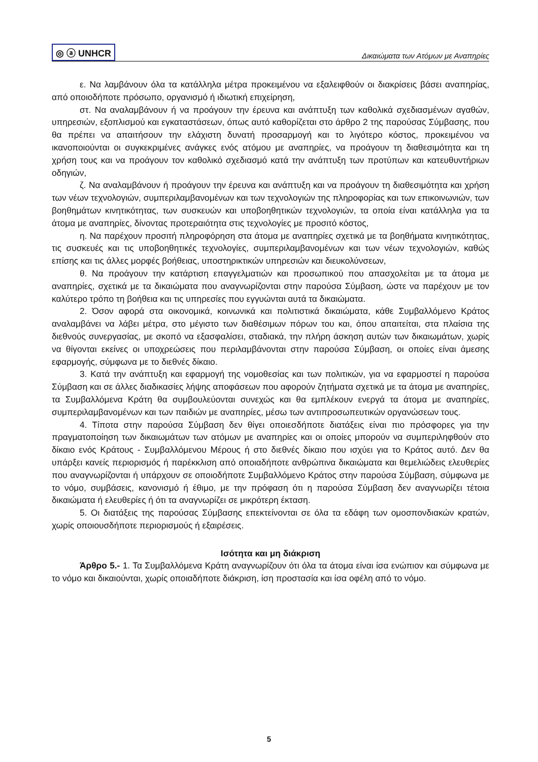◎ ⓐ UNHCR Δικαιώματα των Ατόμων με Αναπηρίες
ε. Να λαμβάνουν όλα τα κατάλληλα μέτρα προκειμένου να εξαλειφθούν οι διακρίσεις βάσει αναπηρίας, από οποιοδήποτε πρόσωπο, οργανισμό ή ιδιωτική επιχείρηση,
στ. Να αναλαμβάνουν ή να προάγουν την έρευνα και ανάπτυξη των καθολικά σχεδιασμένων αγαθών, υπηρεσιών, εξοπλισμού και εγκαταστάσεων, όπως αυτό καθορίζεται στο άρθρο 2 της παρούσας Σύμβασης, που θα πρέπει να απαιτήσουν την ελάχιστη δυνατή προσαρμογή και το λιγότερο κόστος, προκειμένου να ικανοποιούνται οι συγκεκριμένες ανάγκες ενός ατόμου με αναπηρίες, να προάγουν τη διαθεσιμότητα και τη χρήση τους και να προάγουν τον καθολικό σχεδιασμό κατά την ανάπτυξη των προτύπων και κατευθυντήριων οδηγιών,
ζ. Να αναλαμβάνουν ή προάγουν την έρευνα και ανάπτυξη και να προάγουν τη διαθεσιμότητα και χρήση των νέων τεχνολογιών, συμπεριλαμβανομένων και των τεχνολογιών της πληροφορίας και των επικοινωνιών, των βοηθημάτων κινητικότητας, των συσκευών και υποβοηθητικών τεχνολογιών, τα οποία είναι κατάλληλα για τα άτομα με αναπηρίες, δίνοντας προτεραιότητα στις τεχνολογίες με προσιτό κόστος,
η. Να παρέχουν προσιτή πληροφόρηση στα άτομα με αναπηρίες σχετικά με τα βοηθήματα κινητικότητας, τις συσκευές και τις υποβοηθητικές τεχνολογίες, συμπεριλαμβανομένων και των νέων τεχνολογιών, καθώς επίσης και τις άλλες μορφές βοήθειας, υποστηρικτικών υπηρεσιών και διευκολύνσεων,
θ. Να προάγουν την κατάρτιση επαγγελματιών και προσωπικού που απασχολείται με τα άτομα με αναπηρίες, σχετικά με τα δικαιώματα που αναγνωρίζονται στην παρούσα Σύμβαση, ώστε να παρέχουν με τον καλύτερο τρόπο τη βοήθεια και τις υπηρεσίες που εγγυώνται αυτά τα δικαιώματα.
2. Όσον αφορά στα οικονομικά, κοινωνικά και πολιτιστικά δικαιώματα, κάθε Συμβαλλόμενο Κράτος αναλαμβάνει να λάβει μέτρα, στο μέγιστο των διαθέσιμων πόρων του και, όπου απαιτείται, στα πλαίσια της διεθνούς συνεργασίας, με σκοπό να εξασφαλίσει, σταδιακά, την πλήρη άσκηση αυτών των δικαιωμάτων, χωρίς να θίγονται εκείνες οι υποχρεώσεις που περιλαμβάνονται στην παρούσα Σύμβαση, οι οποίες είναι άμεσης εφαρμογής, σύμφωνα με το διεθνές δίκαιο.
3. Κατά την ανάπτυξη και εφαρμογή της νομοθεσίας και των πολιτικών, για να εφαρμοστεί η παρούσα Σύμβαση και σε άλλες διαδικασίες λήψης αποφάσεων που αφορούν ζητήματα σχετικά με τα άτομα με αναπηρίες, τα Συμβαλλόμενα Κράτη θα συμβουλεύονται συνεχώς και θα εμπλέκουν ενεργά τα άτομα με αναπηρίες, συμπεριλαμβανομένων και των παιδιών με αναπηρίες, μέσω των αντιπροσωπευτικών οργανώσεων τους.
4. Τίποτα στην παρούσα Σύμβαση δεν θίγει οποιεσδήποτε διατάξεις είναι πιο πρόσφορες για την πραγματοποίηση των δικαιωμάτων των ατόμων με αναπηρίες και οι οποίες μπορούν να συμπεριληφθούν στο δίκαιο ενός Κράτους - Συμβαλλόμενου Μέρους ή στο διεθνές δίκαιο που ισχύει για το Κράτος αυτό. Δεν θα υπάρξει κανείς περιορισμός ή παρέκκλιση από οποιαδήποτε ανθρώπινα δικαιώματα και θεμελιώδεις ελευθερίες που αναγνωρίζονται ή υπάρχουν σε οποιοδήποτε Συμβαλλόμενο Κράτος στην παρούσα Σύμβαση, σύμφωνα με το νόμο, συμβάσεις, κανονισμό ή έθιμο, με την πρόφαση ότι η παρούσα Σύμβαση δεν αναγνωρίζει τέτοια δικαιώματα ή ελευθερίες ή ότι τα αναγνωρίζει σε μικρότερη έκταση.
5. Οι διατάξεις της παρούσας Σύμβασης επεκτείνονται σε όλα τα εδάφη των ομοσπονδιακών κρατών, χωρίς οποιουσδήποτε περιορισμούς ή εξαιρέσεις.
Ισότητα και μη διάκριση
Άρθρο 5.- 1. Τα Συμβαλλόμενα Κράτη αναγνωρίζουν ότι όλα τα άτομα είναι ίσα ενώπιον και σύμφωνα με το νόμο και δικαιούνται, χωρίς οποιαδήποτε διάκριση, ίση προστασία και ίσα οφέλη από το νόμο.
5